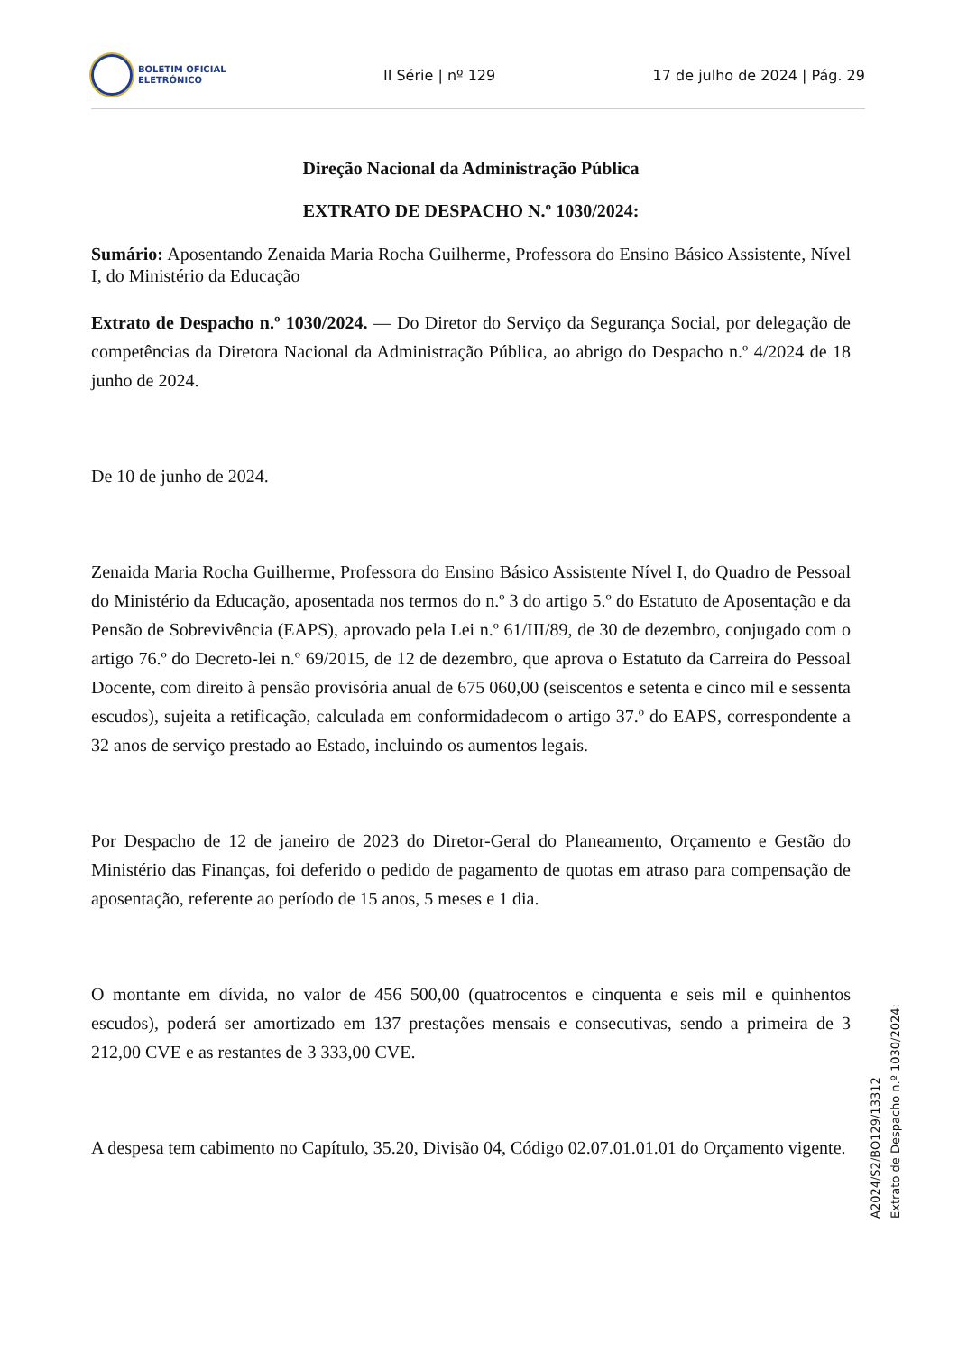BOLETIM OFICIAL
ELETRÓNICO
II Série | nº 129 17 de julho de 2024 | Pág. 29
Direção Nacional da Administração Pública
EXTRATO DE DESPACHO N.º 1030/2024:
Sumário: Aposentando Zenaida Maria Rocha Guilherme, Professora do Ensino Básico Assistente, Nível I, do Ministério da Educação
Extrato de Despacho n.º 1030/2024. — Do Diretor do Serviço da Segurança Social, por delegação de competências da Diretora Nacional da Administração Pública, ao abrigo do Despacho n.º 4/2024 de 18 junho de 2024.
De 10 de junho de 2024.
Zenaida Maria Rocha Guilherme, Professora do Ensino Básico Assistente Nível I, do Quadro de Pessoal do Ministério da Educação, aposentada nos termos do n.º 3 do artigo 5.º do Estatuto de Aposentação e da Pensão de Sobrevivência (EAPS), aprovado pela Lei n.º 61/III/89, de 30 de dezembro, conjugado com o artigo 76.º do Decreto-lei n.º 69/2015, de 12 de dezembro, que aprova o Estatuto da Carreira do Pessoal Docente, com direito à pensão provisória anual de 675 060,00 (seiscentos e setenta e cinco mil e sessenta escudos), sujeita a retificação, calculada em conformidadecom o artigo 37.º do EAPS, correspondente a 32 anos de serviço prestado ao Estado, incluindo os aumentos legais.
Por Despacho de 12 de janeiro de 2023 do Diretor-Geral do Planeamento, Orçamento e Gestão do Ministério das Finanças, foi deferido o pedido de pagamento de quotas em atraso para compensação de aposentação, referente ao período de 15 anos, 5 meses e 1 dia.
O montante em dívida, no valor de 456 500,00 (quatrocentos e cinquenta e seis mil e quinhentos escudos), poderá ser amortizado em 137 prestações mensais e consecutivas, sendo a primeira de 3 212,00 CVE e as restantes de 3 333,00 CVE.
A despesa tem cabimento no Capítulo, 35.20, Divisão 04, Código 02.07.01.01.01 do Orçamento vigente.
A2024/S2/BO129/13312
Extrato de Despacho n.º 1030/2024: